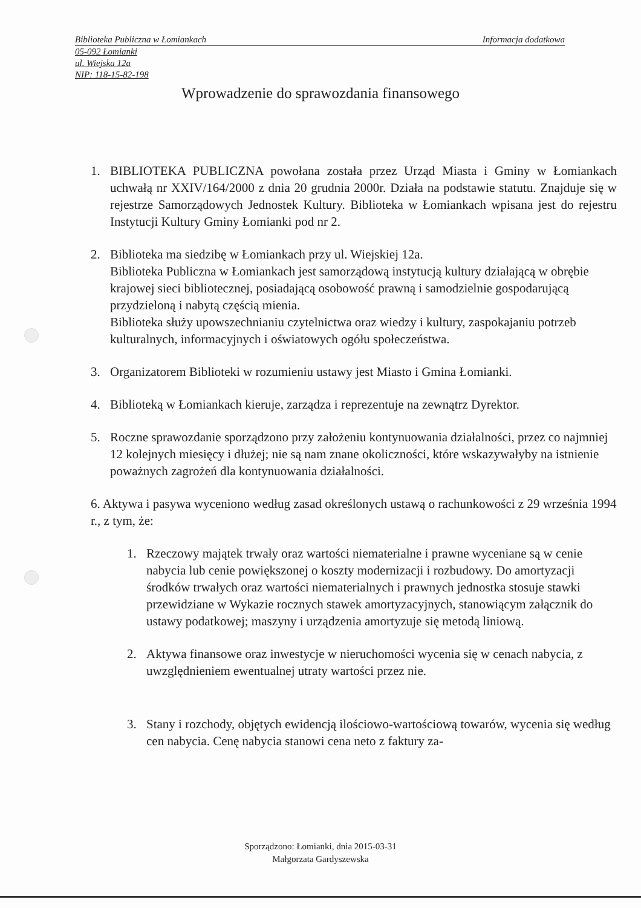Biblioteka Publiczna w Łomiankach Informacja dodatkowa
05-092 Łomianki
ul. Wiejska 12a
NIP: 118-15-82-198
Wprowadzenie do sprawozdania finansowego
1. BIBLIOTEKA PUBLICZNA powołana została przez Urząd Miasta i Gminy w Łomiankach uchwałą nr XXIV/164/2000 z dnia 20 grudnia 2000r. Działa na podstawie statutu. Znajduje się w rejestrze Samorządowych Jednostek Kultury. Biblioteka w Łomiankach wpisana jest do rejestru Instytucji Kultury Gminy Łomianki pod nr 2.
2. Biblioteka ma siedzibę w Łomiankach przy ul. Wiejskiej 12a.
Biblioteka Publiczna w Łomiankach jest samorządową instytucją kultury działającą w obrębie krajowej sieci bibliotecznej, posiadającą osobowość prawną i samodzielnie gospodarującą przydzieloną i nabytą częścią mienia.
Biblioteka służy upowszechnianiu czytelnictwa oraz wiedzy i kultury, zaspokajaniu potrzeb kulturalnych, informacyjnych i oświatowych ogółu społeczeństwa.
3. Organizatorem Biblioteki w rozumieniu ustawy jest Miasto i Gmina Łomianki.
4. Biblioteką w Łomiankach kieruje, zarządza i reprezentuje na zewnątrz Dyrektor.
5. Roczne sprawozdanie sporządzono przy założeniu kontynuowania działalności, przez co najmniej 12 kolejnych miesięcy i dłużej; nie są nam znane okoliczności, które wskazywałyby na istnienie poważnych zagrożeń dla kontynuowania działalności.
6. Aktywa i pasywa wyceniono według zasad określonych ustawą o rachunkowości z 29 września 1994 r., z tym, że:
1. Rzeczowy majątek trwały oraz wartości niematerialne i prawne wyceniane są w cenie nabycia lub cenie powiększonej o koszty modernizacji i rozbudowy. Do amortyzacji środków trwałych oraz wartości niematerialnych i prawnych jednostka stosuje stawki przewidziane w Wykazie rocznych stawek amortyzacyjnych, stanowiącym załącznik do ustawy podatkowej; maszyny i urządzenia amortyzuje się metodą liniową.
2. Aktywa finansowe oraz inwestycje w nieruchomości wycenia się w cenach nabycia, z uwzględnieniem ewentualnej utraty wartości przez nie.
3. Stany i rozchody, objętych ewidencją ilościowo-wartościową towarów, wycenia się według cen nabycia. Cenę nabycia stanowi cena neto z faktury za-
Sporządzono: Łomianki, dnia 2015-03-31
Małgorzata Gardyszewska